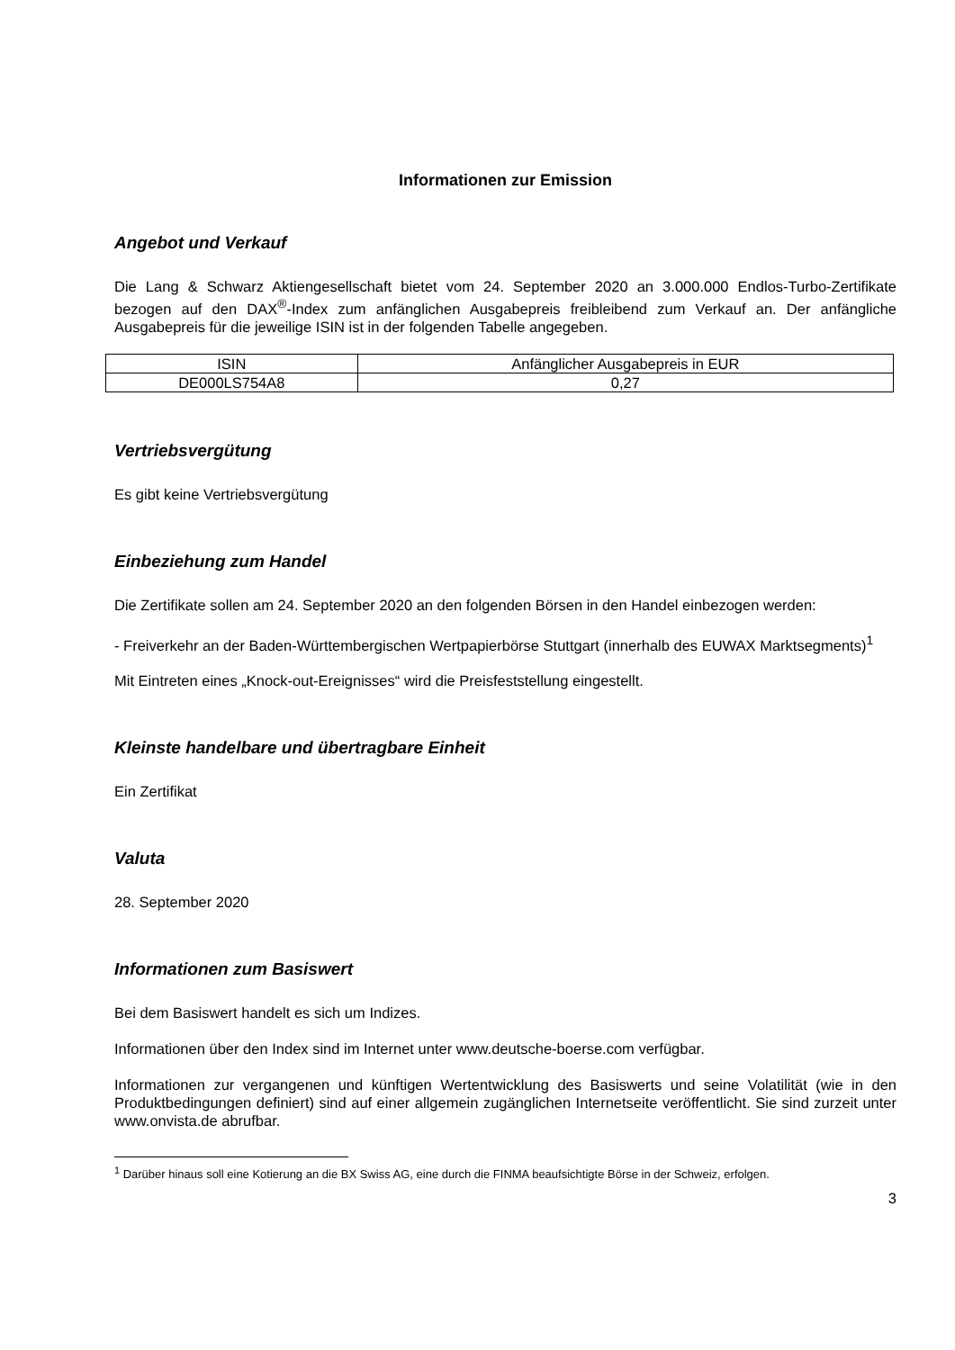Informationen zur Emission
Angebot und Verkauf
Die Lang & Schwarz Aktiengesellschaft bietet vom 24. September 2020 an 3.000.000 Endlos-Turbo-Zertifikate bezogen auf den DAX<sup>®</sup>-Index zum anfänglichen Ausgabepreis freibleibend zum Verkauf an. Der anfängliche Ausgabepreis für die jeweilige ISIN ist in der folgenden Tabelle angegeben.
| ISIN | Anfänglicher Ausgabepreis in EUR |
| --- | --- |
| DE000LS754A8 | 0,27 |
Vertriebsvergütung
Es gibt keine Vertriebsvergütung
Einbeziehung zum Handel
Die Zertifikate sollen am 24. September 2020 an den folgenden Börsen in den Handel einbezogen werden:
- Freiverkehr an der Baden-Württembergischen Wertpapierbörse Stuttgart (innerhalb des EUWAX Marktsegments)<sup>1</sup>
Mit Eintreten eines „Knock-out-Ereignisses“ wird die Preisfeststellung eingestellt.
Kleinste handelbare und übertragbare Einheit
Ein Zertifikat
Valuta
28. September 2020
Informationen zum Basiswert
Bei dem Basiswert handelt es sich um Indizes.
Informationen über den Index sind im Internet unter www.deutsche-boerse.com verfügbar.
Informationen zur vergangenen und künftigen Wertentwicklung des Basiswerts und seine Volatilität (wie in den Produktbedingungen definiert) sind auf einer allgemein zugänglichen Internetseite veröffentlicht. Sie sind zurzeit unter www.onvista.de abrufbar.
<sup>1</sup> Darüber hinaus soll eine Kotierung an die BX Swiss AG, eine durch die FINMA beaufsichtigte Börse in der Schweiz, erfolgen.
3